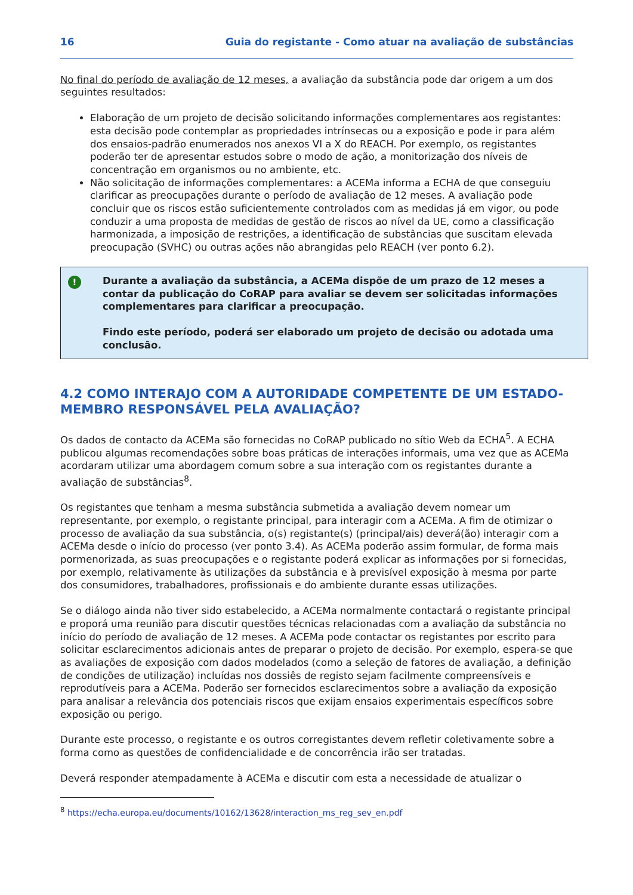16 Guia do registante - Como atuar na avaliação de substâncias
No final do período de avaliação de 12 meses, a avaliação da substância pode dar origem a um dos seguintes resultados:
Elaboração de um projeto de decisão solicitando informações complementares aos registantes: esta decisão pode contemplar as propriedades intrínsecas ou a exposição e pode ir para além dos ensaios-padrão enumerados nos anexos VI a X do REACH. Por exemplo, os registantes poderão ter de apresentar estudos sobre o modo de ação, a monitorização dos níveis de concentração em organismos ou no ambiente, etc.
Não solicitação de informações complementares: a ACEMa informa a ECHA de que conseguiu clarificar as preocupações durante o período de avaliação de 12 meses. A avaliação pode concluir que os riscos estão suficientemente controlados com as medidas já em vigor, ou pode conduzir a uma proposta de medidas de gestão de riscos ao nível da UE, como a classificação harmonizada, a imposição de restrições, a identificação de substâncias que suscitam elevada preocupação (SVHC) ou outras ações não abrangidas pelo REACH (ver ponto 6.2).
!
Durante a avaliação da substância, a ACEMa dispõe de um prazo de 12 meses a contar da publicação do CoRAP para avaliar se devem ser solicitadas informações complementares para clarificar a preocupação.
Findo este período, poderá ser elaborado um projeto de decisão ou adotada uma conclusão.
4.2 COMO INTERAJO COM A AUTORIDADE COMPETENTE DE UM ESTADO-MEMBRO RESPONSÁVEL PELA AVALIAÇÃO?
Os dados de contacto da ACEMa são fornecidas no CoRAP publicado no sítio Web da ECHA<sup>5</sup>. A ECHA publicou algumas recomendações sobre boas práticas de interações informais, uma vez que as ACEMa acordaram utilizar uma abordagem comum sobre a sua interação com os registantes durante a avaliação de substâncias<sup>8</sup>.
Os registantes que tenham a mesma substância submetida a avaliação devem nomear um representante, por exemplo, o registante principal, para interagir com a ACEMa. A fim de otimizar o processo de avaliação da sua substância, o(s) registante(s) (principal/ais) deverá(ão) interagir com a ACEMa desde o início do processo (ver ponto 3.4). As ACEMa poderão assim formular, de forma mais pormenorizada, as suas preocupações e o registante poderá explicar as informações por si fornecidas, por exemplo, relativamente às utilizações da substância e à previsível exposição à mesma por parte dos consumidores, trabalhadores, profissionais e do ambiente durante essas utilizações.
Se o diálogo ainda não tiver sido estabelecido, a ACEMa normalmente contactará o registante principal e proporá uma reunião para discutir questões técnicas relacionadas com a avaliação da substância no início do período de avaliação de 12 meses. A ACEMa pode contactar os registantes por escrito para solicitar esclarecimentos adicionais antes de preparar o projeto de decisão. Por exemplo, espera-se que as avaliações de exposição com dados modelados (como a seleção de fatores de avaliação, a definição de condições de utilização) incluídas nos dossiês de registo sejam facilmente compreensíveis e reprodutíveis para a ACEMa. Poderão ser fornecidos esclarecimentos sobre a avaliação da exposição para analisar a relevância dos potenciais riscos que exijam ensaios experimentais específicos sobre exposição ou perigo.
Durante este processo, o registante e os outros corregistantes devem refletir coletivamente sobre a forma como as questões de confidencialidade e de concorrência irão ser tratadas.
Deverá responder atempadamente à ACEMa e discutir com esta a necessidade de atualizar o
<sup>8</sup> https://echa.europa.eu/documents/10162/13628/interaction_ms_reg_sev_en.pdf